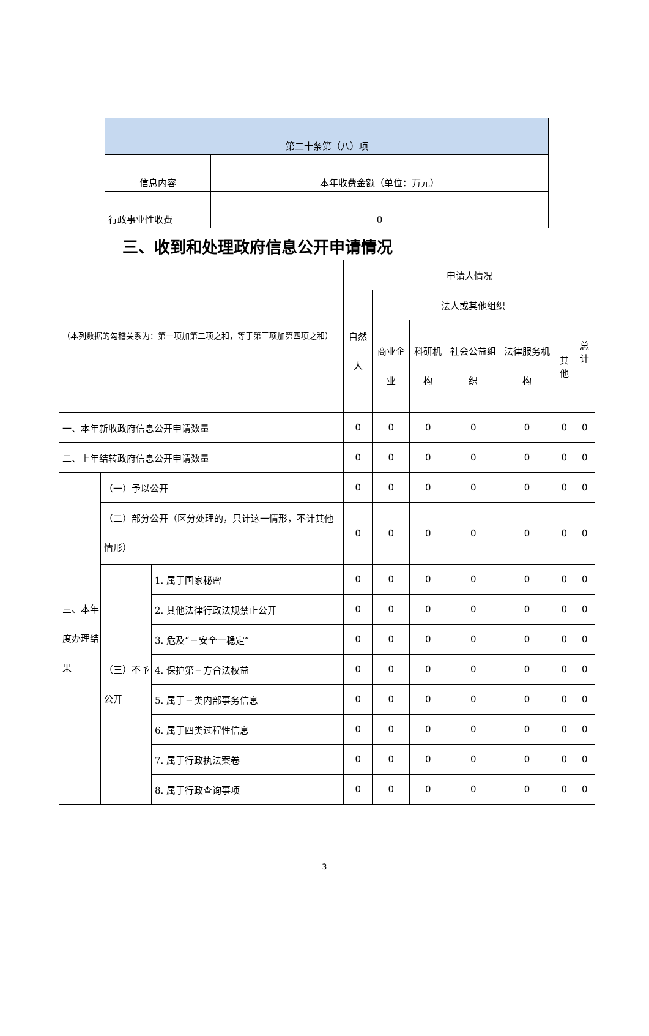| 第二十条第（八）项 | |
| 信息内容 | 本年收费金额（单位：万元） |
| 行政事业性收费 | 0 |
三、收到和处理政府信息公开申请情况
| （本列数据的勾稽关系为：第一项加第二项之和，等于第三项加第四项之和） | | | 申请人情况 | | | | | | |
| | | | 自然人 | 法人或其他组织 | | | | | 总计 |
| | | | | 商业企业 | 科研机构 | 社会公益组织 | 法律服务机构 | 其他 | |
| 一、本年新收政府信息公开申请数量 | | | 0 | 0 | 0 | 0 | 0 | 0 | 0 |
| 二、上年结转政府信息公开申请数量 | | | 0 | 0 | 0 | 0 | 0 | 0 | 0 |
| 三、本年度办理结果 | （一）予以公开 | | 0 | 0 | 0 | 0 | 0 | 0 | 0 |
| | （二）部分公开（区分处理的，只计这一情形，不计其他情形） | | 0 | 0 | 0 | 0 | 0 | 0 | 0 |
| | （三）不予公开 | 1. 属于国家秘密 | 0 | 0 | 0 | 0 | 0 | 0 | 0 |
| | | 2. 其他法律行政法规禁止公开 | 0 | 0 | 0 | 0 | 0 | 0 | 0 |
| | | 3. 危及“三安全一稳定” | 0 | 0 | 0 | 0 | 0 | 0 | 0 |
| | | 4. 保护第三方合法权益 | 0 | 0 | 0 | 0 | 0 | 0 | 0 |
| | | 5. 属于三类内部事务信息 | 0 | 0 | 0 | 0 | 0 | 0 | 0 |
| | | 6. 属于四类过程性信息 | 0 | 0 | 0 | 0 | 0 | 0 | 0 |
| | | 7. 属于行政执法案卷 | 0 | 0 | 0 | 0 | 0 | 0 | 0 |
| | | 8. 属于行政查询事项 | 0 | 0 | 0 | 0 | 0 | 0 | 0 |
3